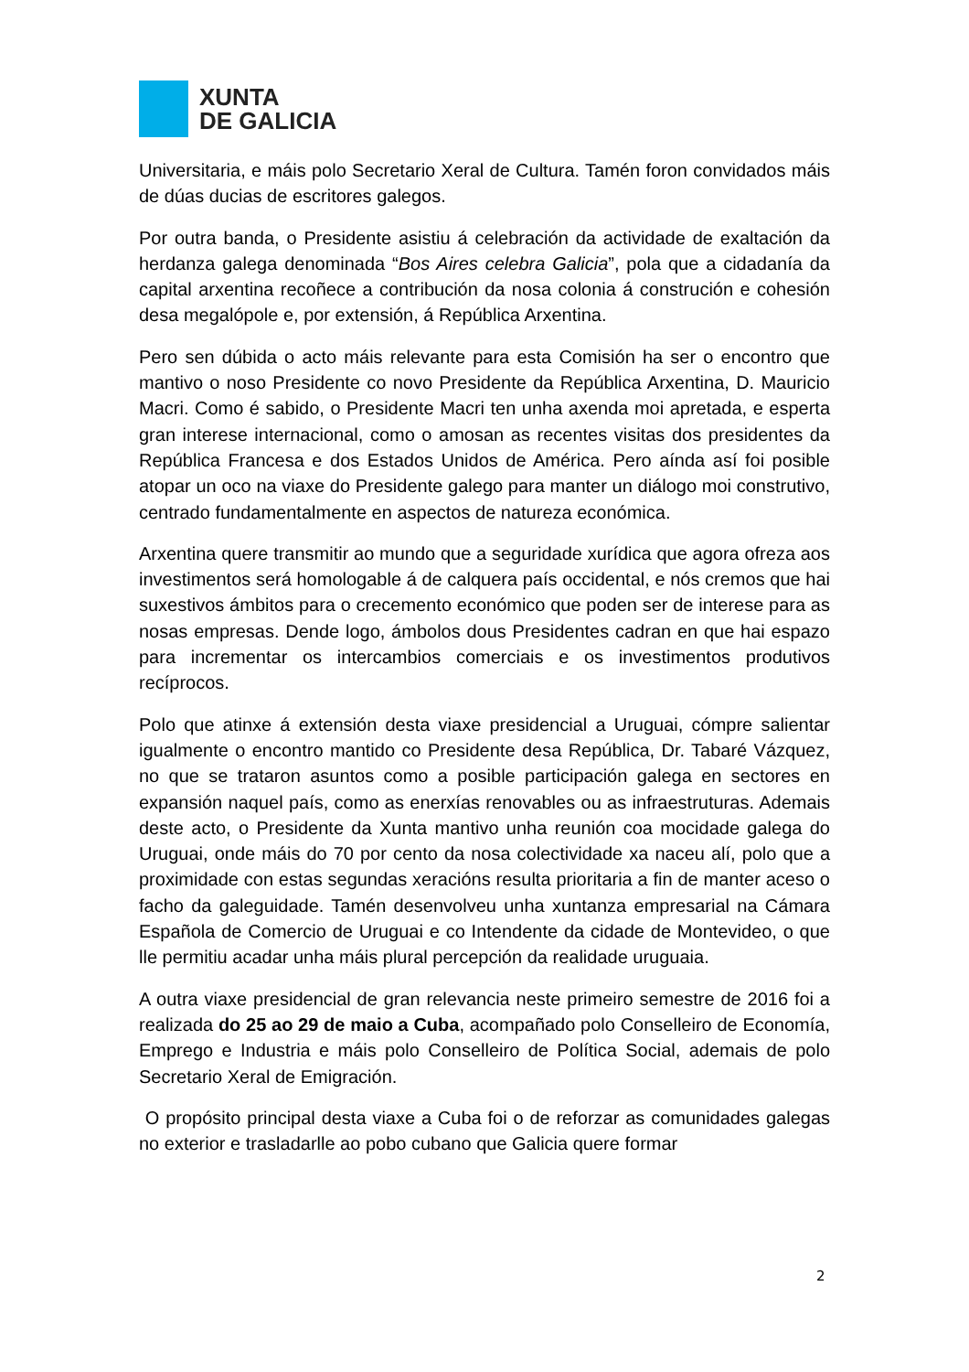XUNTA
DE GALICIA
Universitaria, e máis polo Secretario Xeral de Cultura. Tamén foron convidados máis de dúas ducias de escritores galegos.
Por outra banda, o Presidente asistiu á celebración da actividade de exaltación da herdanza galega denominada “Bos Aires celebra Galicia”, pola que a cidadanía da capital arxentina recoñece a contribución da nosa colonia á construción e cohesión desa megalópole e, por extensión, á República Arxentina.
Pero sen dúbida o acto máis relevante para esta Comisión ha ser o encontro que mantivo o noso Presidente co novo Presidente da República Arxentina, D. Mauricio Macri. Como é sabido, o Presidente Macri ten unha axenda moi apretada, e esperta gran interese internacional, como o amosan as recentes visitas dos presidentes da República Francesa e dos Estados Unidos de América. Pero aínda así foi posible atopar un oco na viaxe do Presidente galego para manter un diálogo moi construtivo, centrado fundamentalmente en aspectos de natureza económica.
Arxentina quere transmitir ao mundo que a seguridade xurídica que agora ofreza aos investimentos será homologable á de calquera país occidental, e nós cremos que hai suxestivos ámbitos para o crecemento económico que poden ser de interese para as nosas empresas. Dende logo, ámbolos dous Presidentes cadran en que hai espazo para incrementar os intercambios comerciais e os investimentos produtivos recíprocos.
Polo que atinxe á extensión desta viaxe presidencial a Uruguai, cómpre salientar igualmente o encontro mantido co Presidente desa República, Dr. Tabaré Vázquez, no que se trataron asuntos como a posible participación galega en sectores en expansión naquel país, como as enerxías renovables ou as infraestruturas. Ademais deste acto, o Presidente da Xunta mantivo unha reunión coa mocidade galega do Uruguai, onde máis do 70 por cento da nosa colectividade xa naceu alí, polo que a proximidade con estas segundas xeracións resulta prioritaria a fin de manter aceso o facho da galeguidade. Tamén desenvolveu unha xuntanza empresarial na Cámara Española de Comercio de Uruguai e co Intendente da cidade de Montevideo, o que lle permitiu acadar unha máis plural percepción da realidade uruguaia.
A outra viaxe presidencial de gran relevancia neste primeiro semestre de 2016 foi a realizada do 25 ao 29 de maio a Cuba, acompañado polo Conselleiro de Economía, Emprego e Industria e máis polo Conselleiro de Política Social, ademais de polo Secretario Xeral de Emigración.
O propósito principal desta viaxe a Cuba foi o de reforzar as comunidades galegas no exterior e trasladarlle ao pobo cubano que Galicia quere formar
2